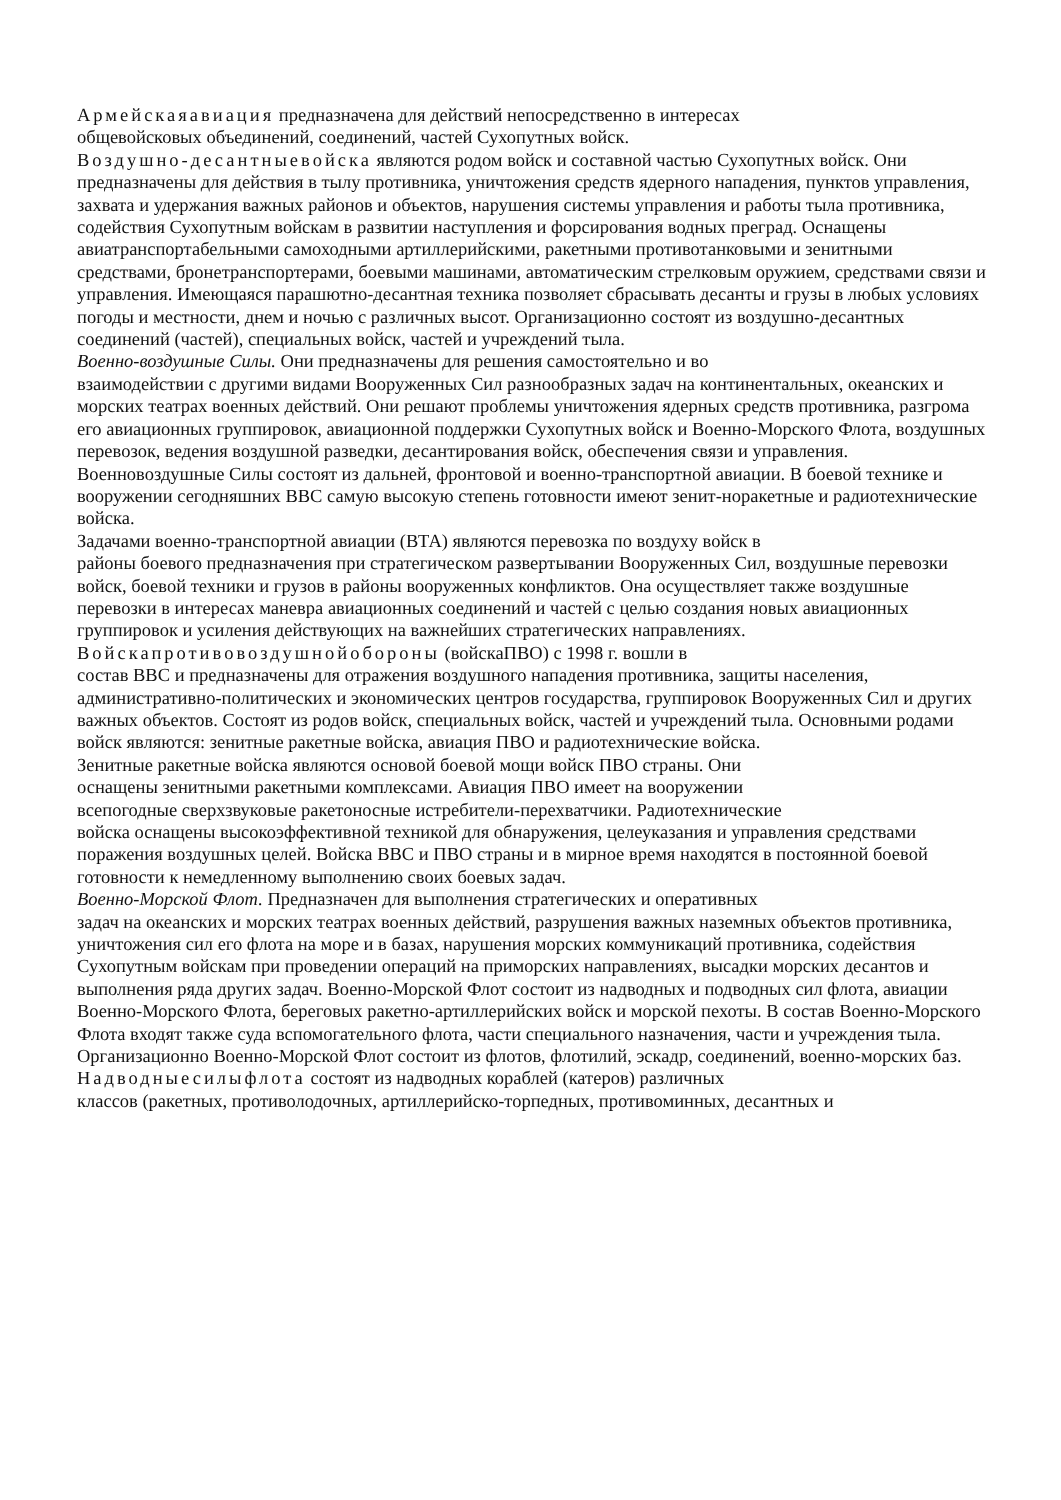Армейскаяавиация предназначена для действий непосредственно в интересах
общевойсковых объединений, соединений, частей Сухопутных войск.
Воздушно-десантныевойска являются родом войск и составной частью Сухопутных войск. Они предназначены для действия в тылу противника, уничтожения средств ядерного нападения, пунктов управления, захвата и удержания важных районов и объектов, нарушения системы управления и работы тыла противника, содействия Сухопутным войскам в развитии наступления и форсирования водных преград. Оснащены авиатранспортабельными самоходными артиллерийскими, ракетными противотанковыми и зенитными средствами, бронетранспортерами, боевыми машинами, автоматическим стрелковым оружием, средствами связи и управления. Имеющаяся парашютно-десантная техника позволяет сбрасывать десанты и грузы в любых условиях погоды и местности, днем и ночью с различных высот. Организационно состоят из воздушно-десантных соединений (частей), специальных войск, частей и учреждений тыла.
Военно-воздушные Силы. Они предназначены для решения самостоятельно и во
взаимодействии с другими видами Вооруженных Сил разнообразных задач на континентальных, океанских и морских театрах военных действий. Они решают проблемы уничтожения ядерных средств противника, разгрома его авиационных группировок, авиационной поддержки Сухопутных войск и Военно-Морского Флота, воздушных перевозок, ведения воздушной разведки, десантирования войск, обеспечения связи и управления. Военновоздушные Силы состоят из дальней, фронтовой и военно-транспортной авиации. В боевой технике и вооружении сегодняшних ВВС самую высокую степень готовности имеют зенит-норакетные и радиотехнические войска.
Задачами военно-транспортной авиации (ВТА) являются перевозка по воздуху войск в
районы боевого предназначения при стратегическом развертывании Вооруженных Сил, воздушные перевозки войск, боевой техники и грузов в районы вооруженных конфликтов. Она осуществляет также воздушные перевозки в интересах маневра авиационных соединений и частей с целью создания новых авиационных группировок и усиления действующих на важнейших стратегических направлениях.
Войскапротивовоздушнойобороны (войскаПВО) с 1998 г. вошли в
состав ВВС и предназначены для отражения воздушного нападения противника, защиты населения, административно-политических и экономических центров государства, группировок Вооруженных Сил и других важных объектов. Состоят из родов войск, специальных войск, частей и учреждений тыла. Основными родами войск являются: зенитные ракетные войска, авиация ПВО и радиотехнические войска.
Зенитные ракетные войска являются основой боевой мощи войск ПВО страны. Они
оснащены зенитными ракетными комплексами. Авиация ПВО имеет на вооружении
всепогодные сверхзвуковые ракетоносные истребители-перехватчики. Радиотехнические
войска оснащены высокоэффективной техникой для обнаружения, целеуказания и управления средствами поражения воздушных целей. Войска ВВС и ПВО страны и в мирное время находятся в постоянной боевой готовности к немедленному выполнению своих боевых задач.
Военно-Морской Флот. Предназначен для выполнения стратегических и оперативных
задач на океанских и морских театрах военных действий, разрушения важных наземных объектов противника, уничтожения сил его флота на море и в базах, нарушения морских коммуникаций противника, содействия Сухопутным войскам при проведении операций на приморских направлениях, высадки морских десантов и выполнения ряда других задач. Военно-Морской Флот состоит из надводных и подводных сил флота, авиации Военно-Морского Флота, береговых ракетно-артиллерийских войск и морской пехоты. В состав Военно-Морского Флота входят также суда вспомогательного флота, части специального назначения, части и учреждения тыла. Организационно Военно-Морской Флот состоит из флотов, флотилий, эскадр, соединений, военно-морских баз.
Надводныесилыфлота состоят из надводных кораблей (катеров) различных
классов (ракетных, противолодочных, артиллерийско-торпедных, противоминных, десантных и